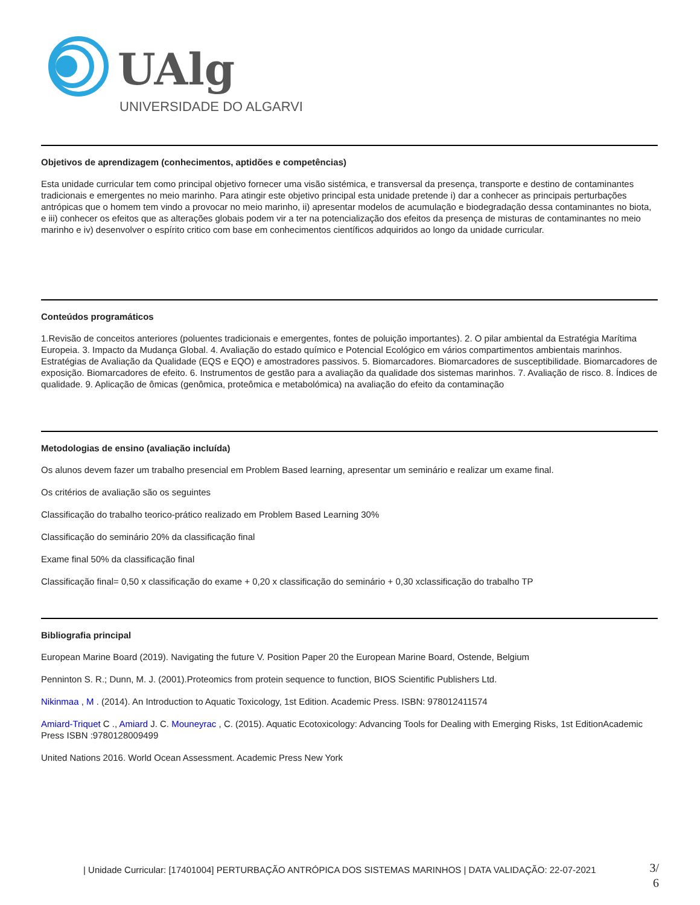UAlg
UNIVERSIDADE DO ALGARVE
Objetivos de aprendizagem (conhecimentos, aptidões e competências)
Esta unidade curricular tem como principal objetivo fornecer uma visão sistémica, e transversal da presença, transporte e destino de contaminantes tradicionais e emergentes no meio marinho. Para atingir este objetivo principal esta unidade pretende i) dar a conhecer as principais perturbações antrópicas que o homem tem vindo a provocar no meio marinho, ii) apresentar modelos de acumulação e biodegradação dessa contaminantes no biota, e iii) conhecer os efeitos que as alterações globais podem vir a ter na potencialização dos efeitos da presença de misturas de contaminantes no meio marinho e iv) desenvolver o espírito critico com base em conhecimentos científicos adquiridos ao longo da unidade curricular.
Conteúdos programáticos
1.Revisão de conceitos anteriores (poluentes tradicionais e emergentes, fontes de poluição importantes). 2. O pilar ambiental da Estratégia Marítima Europeia. 3. Impacto da Mudança Global. 4. Avaliação do estado químico e Potencial Ecológico em vários compartimentos ambientais marinhos. Estratégias de Avaliação da Qualidade (EQS e EQO) e amostradores passivos. 5. Biomarcadores. Biomarcadores de susceptibilidade. Biomarcadores de exposição. Biomarcadores de efeito. 6. Instrumentos de gestão para a avaliação da qualidade dos sistemas marinhos. 7. Avaliação de risco. 8. Índices de qualidade. 9. Aplicação de ômicas (genômica, proteômica e metabolómica) na avaliação do efeito da contaminação
Metodologias de ensino (avaliação incluída)
Os alunos devem fazer um trabalho presencial em Problem Based learning, apresentar um seminário e realizar um exame final.
Os critérios de avaliação são os seguintes
Classificação do trabalho teorico-prático realizado em Problem Based Learning 30%
Classificação do seminário 20% da classificação final
Exame final 50% da classificação final
Classificação final= 0,50 x classificação do exame + 0,20 x classificação do seminário + 0,30 xclassificação do trabalho TP
Bibliografia principal
European Marine Board (2019). Navigating the future V. Position Paper 20 the European Marine Board, Ostende, Belgium
Penninton S. R.; Dunn, M. J. (2001).Proteomics from protein sequence to function, BIOS Scientific Publishers Ltd.
Nikinmaa , M . (2014). An Introduction to Aquatic Toxicology, 1st Edition. Academic Press. ISBN: 978012411574
Amiard-Triquet C ., Amiard J. C. Mouneyrac , C. (2015). Aquatic Ecotoxicology: Advancing Tools for Dealing with Emerging Risks, 1st EditionAcademic Press ISBN :9780128009499
United Nations 2016. World Ocean Assessment. Academic Press New York
| Unidade Curricular: [17401004] PERTURBAÇÃO ANTRÓPICA DOS SISTEMAS MARINHOS | DATA VALIDAÇÃO: 22-07-2021
3/
6